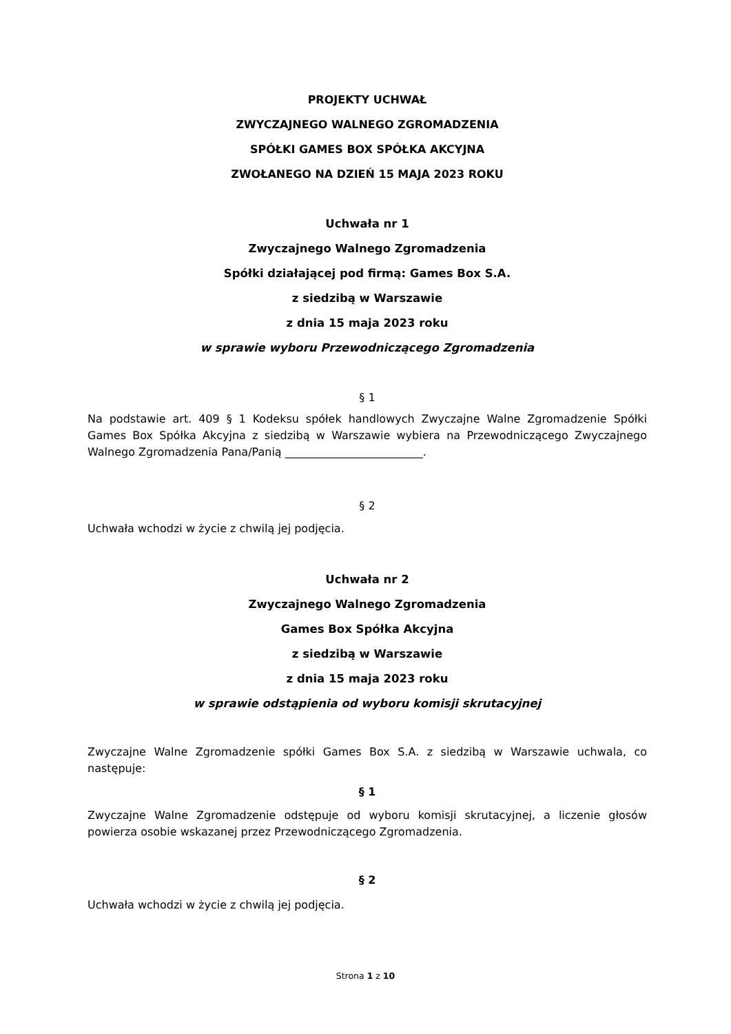PROJEKTY UCHWAŁ
ZWYCZAJNEGO WALNEGO ZGROMADZENIA
SPÓŁKI GAMES BOX SPÓŁKA AKCYJNA
ZWOŁANEGO NA DZIEŃ 15 MAJA 2023 ROKU
Uchwała nr 1
Zwyczajnego Walnego Zgromadzenia
Spółki działającej pod firmą: Games Box S.A.
z siedzibą w Warszawie
z dnia 15 maja 2023 roku
w sprawie wyboru Przewodniczącego Zgromadzenia
§ 1
Na podstawie art. 409 § 1 Kodeksu spółek handlowych Zwyczajne Walne Zgromadzenie Spółki Games Box Spółka Akcyjna z siedzibą w Warszawie wybiera na Przewodniczącego Zwyczajnego Walnego Zgromadzenia Pana/Panią _________________________.
§ 2
Uchwała wchodzi w życie z chwilą jej podjęcia.
Uchwała nr 2
Zwyczajnego Walnego Zgromadzenia
Games Box Spółka Akcyjna
z siedzibą w Warszawie
z dnia 15 maja 2023 roku
w sprawie odstąpienia od wyboru komisji skrutacyjnej
Zwyczajne Walne Zgromadzenie spółki Games Box S.A. z siedzibą w Warszawie uchwala, co następuje:
§ 1
Zwyczajne Walne Zgromadzenie odstępuje od wyboru komisji skrutacyjnej, a liczenie głosów powierza osobie wskazanej przez Przewodniczącego Zgromadzenia.
§ 2
Uchwała wchodzi w życie z chwilą jej podjęcia.
Strona 1 z 10